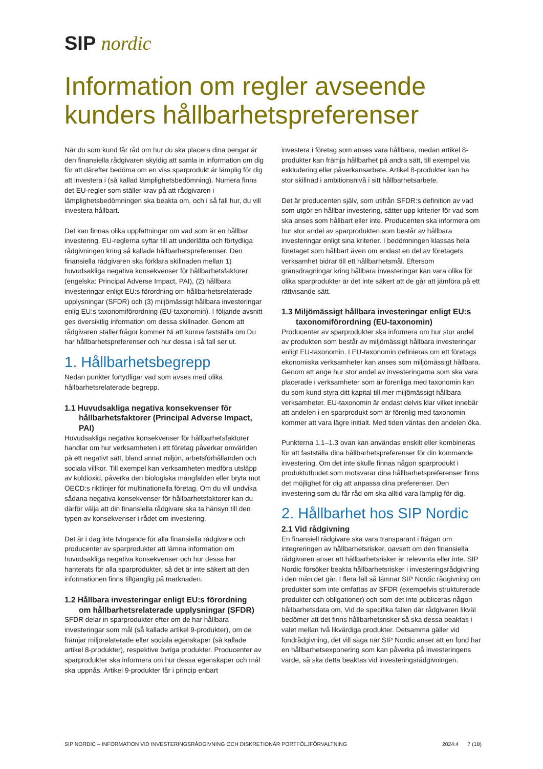SIP nordic
Information om regler avseende
kunders hållbarhetspreferenser
När du som kund får råd om hur du ska placera dina pengar är den finansiella rådgivaren skyldig att samla in information om dig för att därefter bedöma om en viss sparprodukt är lämplig för dig att investera i (så kallad lämplighetsbedömning). Numera finns det EU-regler som ställer krav på att rådgivaren i lämplighetsbedömningen ska beakta om, och i så fall hur, du vill investera hållbart.
Det kan finnas olika uppfattningar om vad som är en hållbar investering. EU-reglerna syftar till att underlätta och förtydliga rådgivningen kring så kallade hållbarhetspreferenser. Den finansiella rådgivaren ska förklara skillnaden mellan 1) huvudsakliga negativa konsekvenser för hållbarhetsfaktorer (engelska: Principal Adverse Impact, PAI), (2) hållbara investeringar enligt EU:s förordning om hållbarhetsrelaterade upplysningar (SFDR) och (3) miljömässigt hållbara investeringar enlig EU:s taxonomiförordning (EU-taxonomin). I följande avsnitt ges översiktlig information om dessa skillnader. Genom att rådgivaren ställer frågor kommer Ni att kunna fastställa om Du har hållbarhetspreferenser och hur dessa i så fall ser ut.
1. Hållbarhetsbegrepp
Nedan punkter förtydligar vad som avses med olika hållbarhetsrelaterade begrepp.
1.1 Huvudsakliga negativa konsekvenser för
hållbarhetsfaktorer (Principal Adverse Impact, PAI)
Huvudsakliga negativa konsekvenser för hållbarhetsfaktorer handlar om hur verksamheten i ett företag påverkar omvärlden på ett negativt sätt, bland annat miljön, arbetsförhållanden och sociala villkor. Till exempel kan verksamheten medföra utsläpp av koldioxid, påverka den biologiska mångfalden eller bryta mot OECD:s riktlinjer för multinationella företag. Om du vill undvika sådana negativa konsekvenser för hållbarhetsfaktorer kan du därför välja att din finansiella rådgivare ska ta hänsyn till den typen av konsekvenser i rådet om investering.
Det är i dag inte tvingande för alla finansiella rådgivare och producenter av sparprodukter att lämna information om huvudsakliga negativa konsekvenser och hur dessa har hanterats för alla sparprodukter, så det är inte säkert att den informationen finns tillgänglig på marknaden.
1.2 Hållbara investeringar enligt EU:s förordning
om hållbarhetsrelaterade upplysningar (SFDR)
SFDR delar in sparprodukter efter om de har hållbara investeringar som mål (så kallade artikel 9-produkter), om de främjar miljörelaterade eller sociala egenskaper (så kallade artikel 8-produkter), respektive övriga produkter. Producenter av sparprodukter ska informera om hur dessa egenskaper och mål ska uppnås. Artikel 9-produkter får i princip enbart
investera i företag som anses vara hållbara, medan artikel 8-produkter kan främja hållbarhet på andra sätt, till exempel via exkludering eller påverkansarbete. Artikel 8-produkter kan ha stor skillnad i ambitionsnivå i sitt hållbarhetsarbete.
Det är producenten själv, som utifrån SFDR:s definition av vad som utgör en hållbar investering, sätter upp kriterier för vad som ska anses som hållbart eller inte. Producenten ska informera om hur stor andel av sparprodukten som består av hållbara investeringar enligt sina kriterier. I bedömningen klassas hela företaget som hållbart även om endast en del av företagets verksamhet bidrar till ett hållbarhetsmål. Eftersom gränsdragningar kring hållbara investeringar kan vara olika för olika sparprodukter är det inte säkert att de går att jämföra på ett rättvisande sätt.
1.3 Miljömässigt hållbara investeringar enligt EU:s
taxonomiförordning (EU-taxonomin)
Producenter av sparprodukter ska informera om hur stor andel av produkten som består av miljömässigt hållbara investeringar enligt EU-taxonomin. I EU-taxonomin definieras om ett företags ekonomiska verksamheter kan anses som miljömässigt hållbara. Genom att ange hur stor andel av investeringarna som ska vara placerade i verksamheter som är förenliga med taxonomin kan du som kund styra ditt kapital till mer miljömässigt hållbara verksamheter. EU-taxonomin är endast delvis klar vilket innebär att andelen i en sparprodukt som är förenlig med taxonomin kommer att vara lägre initialt. Med tiden väntas den andelen öka.
Punkterna 1.1–1.3 ovan kan användas enskilt eller kombineras för att fastställa dina hållbarhetspreferenser för din kommande investering. Om det inte skulle finnas någon sparprodukt i produktutbudet som motsvarar dina hållbarhetspreferenser finns det möjlighet för dig att anpassa dina preferenser. Den investering som du får råd om ska alltid vara lämplig för dig.
2. Hållbarhet hos SIP Nordic
2.1 Vid rådgivning
En finansiell rådgivare ska vara transparant i frågan om integreringen av hållbarhetsrisker, oavsett om den finansiella rådgivaren anser att hållbarhetsrisker är relevanta eller inte. SIP Nordic försöker beakta hållbarhetsrisker i investeringsrådgivning i den mån det går. I flera fall så lämnar SIP Nordic rådgivning om produkter som inte omfattas av SFDR (exempelvis strukturerade produkter och obligationer) och som det inte publiceras någon hållbarhetsdata om. Vid de specifika fallen där rådgivaren likväl bedömer att det finns hållbarhetsrisker så ska dessa beaktas i valet mellan två likvärdiga produkter. Detsamma gäller vid fondrådgivning, det vill säga när SIP Nordic anser att en fond har en hållbarhetsexponering som kan påverka på investeringens värde, så ska detta beaktas vid investeringsrådgivningen.
SIP NORDIC – INFORMATION VID INVESTERINGSRÅDGIVNING OCH DISKRETIONÄR PORTFÖLJFÖRVALTNING 2024:4 7 (18)